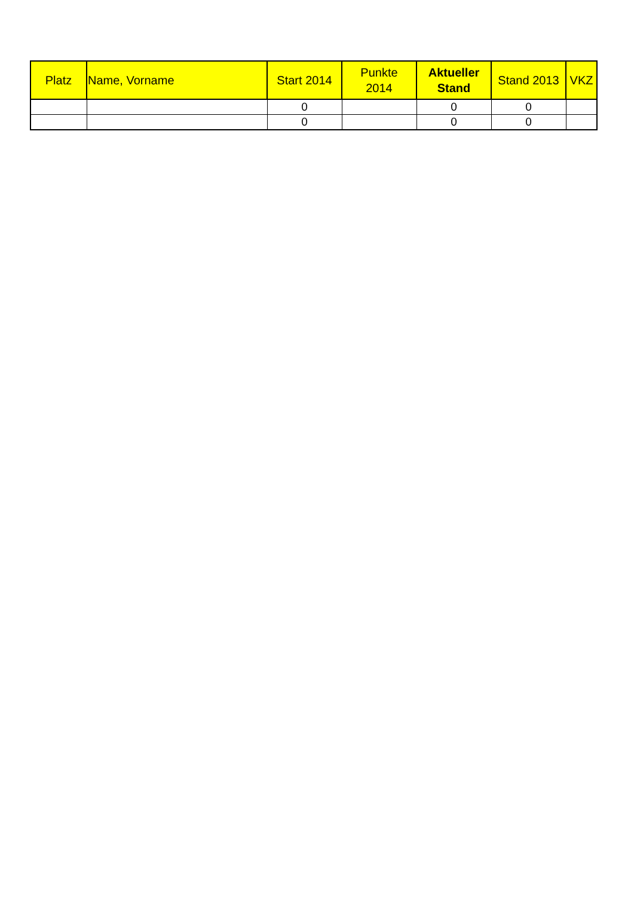| Platz | Name, Vorname | Start 2014 | Punkte 2014 | Aktueller Stand | Stand 2013 | VKZ |
| --- | --- | --- | --- | --- | --- | --- |
| | | 0 | | 0 | 0 | |
| | | 0 | | 0 | 0 | |